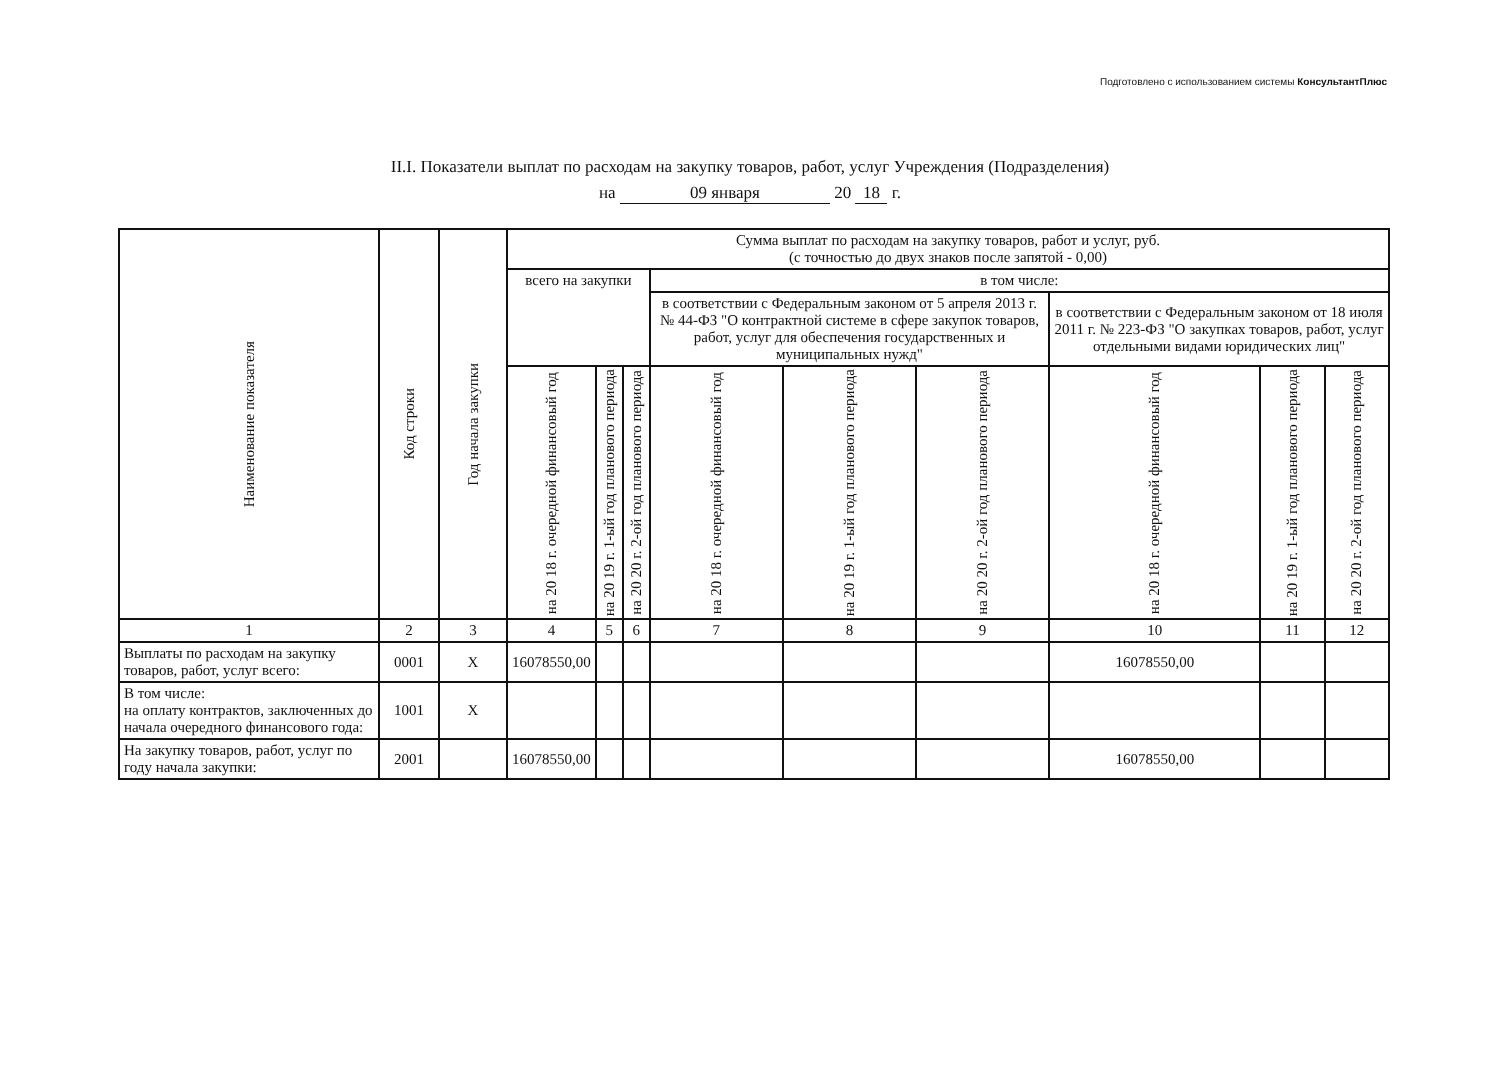Подготовлено с использованием системы КонсультантПлюс
II.I. Показатели выплат по расходам на закупку товаров, работ, услуг Учреждения (Подразделения)
на 09 января 20 18 г.
| Наименование показателя | Код строки | Год начала закупки | Сумма выплат по расходам на закупку товаров, работ и услуг, руб. (с точностью до двух знаков после запятой - 0,00) | | | | | | | | |
| --- | --- | --- | --- | --- | --- | --- | --- | --- | --- | --- | --- |
| | | | всего на закупки | | | в том числе: | | | | | |
| | | | | | | в соответствии с Федеральным законом от 5 апреля 2013 г. № 44-ФЗ "О контрактной системе в сфере закупок товаров, работ, услуг для обеспечения государственных и муниципальных нужд" | | | в соответствии с Федеральным законом от 18 июля 2011 г. № 223-ФЗ "О закупках товаров, работ, услуг отдельными видами юридических лиц" | | |
| | | | на 20 18 г. очередной финансовый год | на 20 19 г. 1-ый год планового периода | на 20 20 г. 2-ой год планового периода | на 20 18 г. очередной финансовый год | на 20 19 г. 1-ый год планового периода | на 20 20 г. 2-ой год планового периода | на 20 18 г. очередной финансовый год | на 20 19 г. 1-ый год планового периода | на 20 20 г. 2-ой год планового периода |
| 1 | 2 | 3 | 4 | 5 | 6 | 7 | 8 | 9 | 10 | 11 | 12 |
| Выплаты по расходам на закупку товаров, работ, услуг всего: | 0001 | X | 16078550,00 | | | | | | 16078550,00 | | |
| В том числе: на оплату контрактов, заключенных до начала очередного финансового года: | 1001 | X | | | | | | | | | |
| На закупку товаров, работ, услуг по году начала закупки: | 2001 | | 16078550,00 | | | | | | 16078550,00 | | |